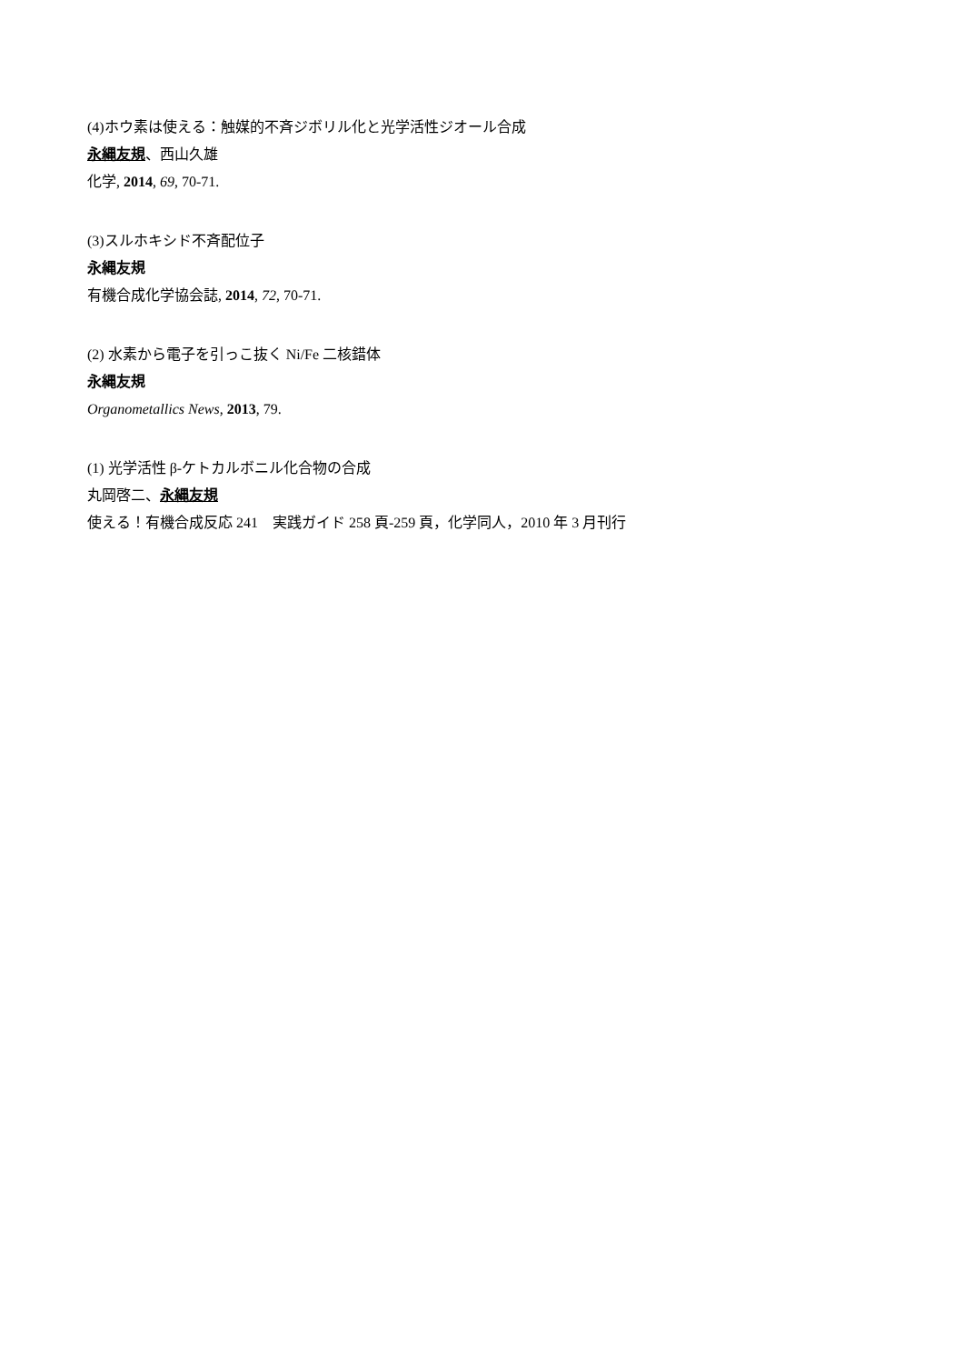(4)ホウ素は使える：触媒的不斉ジボリル化と光学活性ジオール合成
永縄友規、西山久雄
化学, 2014, 69, 70-71.
(3)スルホキシド不斉配位子
永縄友規
有機合成化学協会誌, 2014, 72, 70-71.
(2) 水素から電子を引っこ抜く Ni/Fe 二核錯体
永縄友規
Organometallics News, 2013, 79.
(1) 光学活性 β-ケトカルボニル化合物の合成
丸岡啓二、永縄友規
使える！有機合成反応 241　実践ガイド 258 頁-259 頁，化学同人，2010 年 3 月刊行